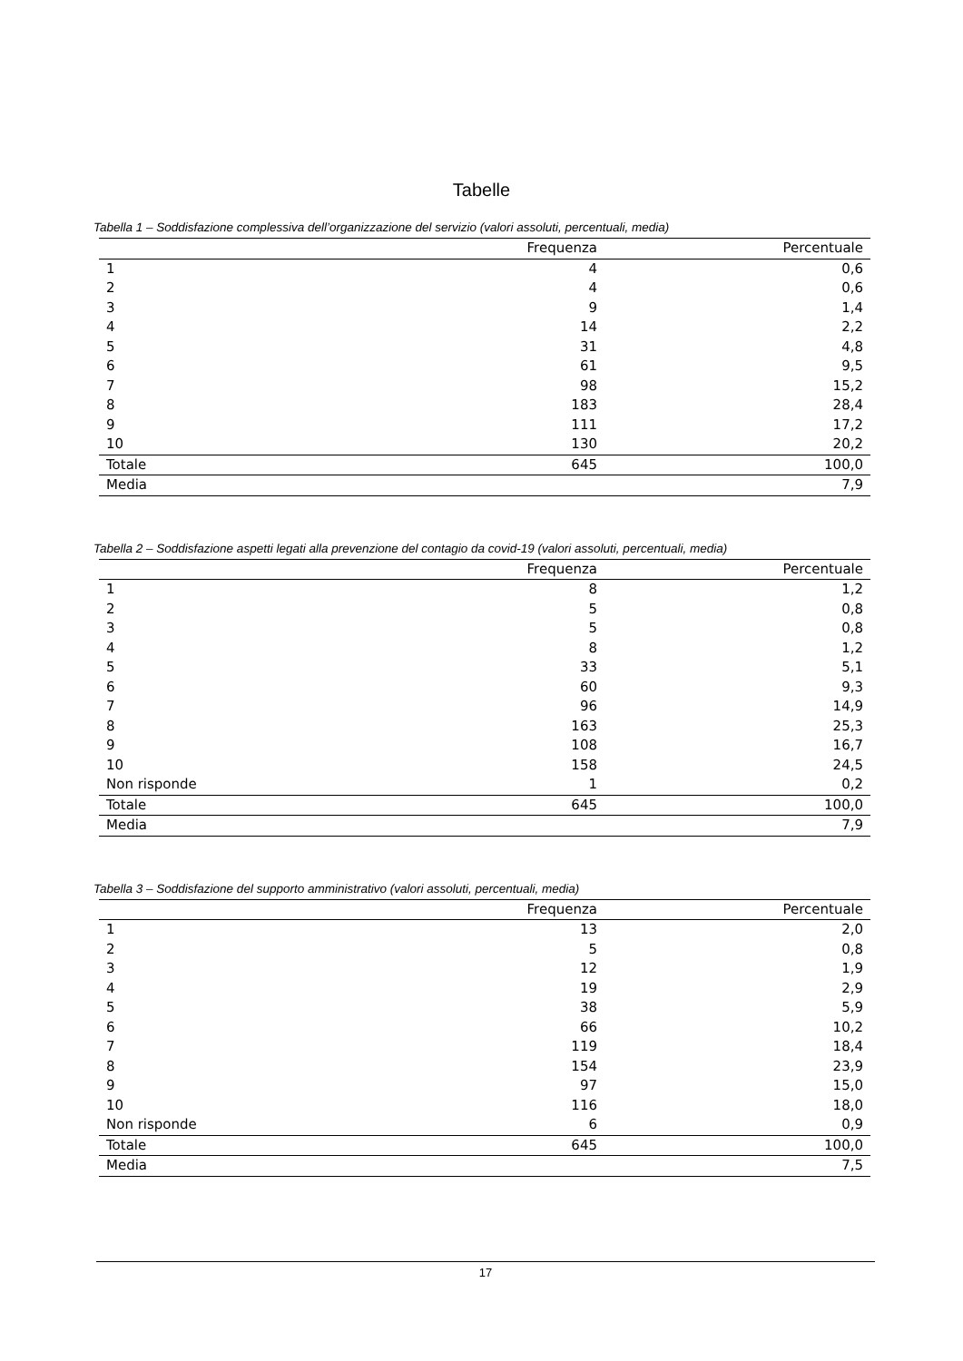Tabelle
Tabella 1 – Soddisfazione complessiva dell’organizzazione del servizio (valori assoluti, percentuali, media)
| | Frequenza | Percentuale |
| --- | --- | --- |
| 1 | 4 | 0,6 |
| 2 | 4 | 0,6 |
| 3 | 9 | 1,4 |
| 4 | 14 | 2,2 |
| 5 | 31 | 4,8 |
| 6 | 61 | 9,5 |
| 7 | 98 | 15,2 |
| 8 | 183 | 28,4 |
| 9 | 111 | 17,2 |
| 10 | 130 | 20,2 |
| Totale | 645 | 100,0 |
| Media | | 7,9 |
Tabella 2 – Soddisfazione aspetti legati alla prevenzione del contagio da covid-19 (valori assoluti, percentuali, media)
| | Frequenza | Percentuale |
| --- | --- | --- |
| 1 | 8 | 1,2 |
| 2 | 5 | 0,8 |
| 3 | 5 | 0,8 |
| 4 | 8 | 1,2 |
| 5 | 33 | 5,1 |
| 6 | 60 | 9,3 |
| 7 | 96 | 14,9 |
| 8 | 163 | 25,3 |
| 9 | 108 | 16,7 |
| 10 | 158 | 24,5 |
| Non risponde | 1 | 0,2 |
| Totale | 645 | 100,0 |
| Media | | 7,9 |
Tabella 3 – Soddisfazione del supporto amministrativo (valori assoluti, percentuali, media)
| | Frequenza | Percentuale |
| --- | --- | --- |
| 1 | 13 | 2,0 |
| 2 | 5 | 0,8 |
| 3 | 12 | 1,9 |
| 4 | 19 | 2,9 |
| 5 | 38 | 5,9 |
| 6 | 66 | 10,2 |
| 7 | 119 | 18,4 |
| 8 | 154 | 23,9 |
| 9 | 97 | 15,0 |
| 10 | 116 | 18,0 |
| Non risponde | 6 | 0,9 |
| Totale | 645 | 100,0 |
| Media | | 7,5 |
17